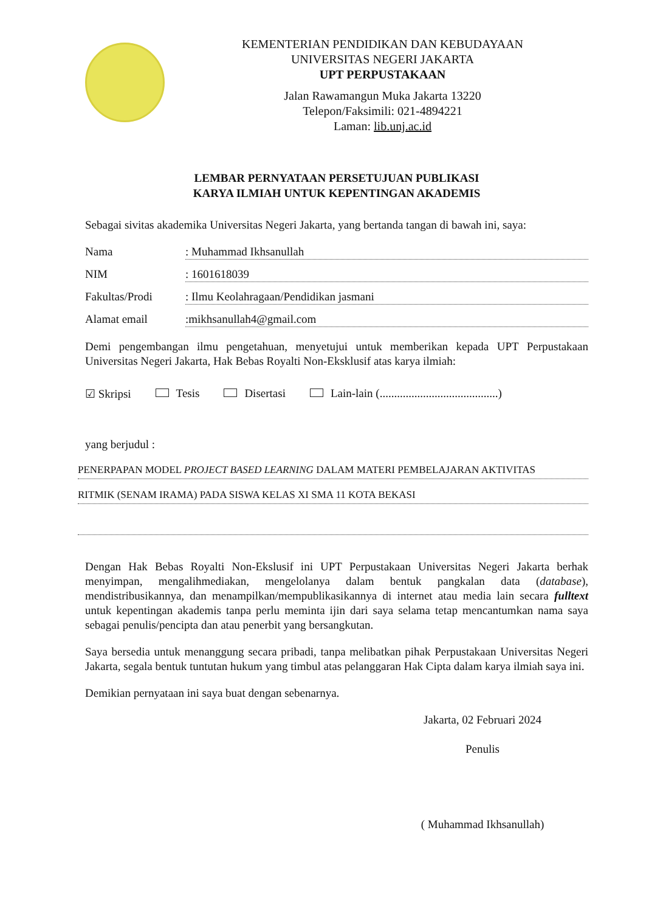KEMENTERIAN PENDIDIKAN DAN KEBUDAYAAN
UNIVERSITAS NEGERI JAKARTA
UPT PERPUSTAKAAN
Jalan Rawamangun Muka Jakarta 13220
Telepon/Faksimili: 021-4894221
Laman: lib.unj.ac.id
LEMBAR PERNYATAAN PERSETUJUAN PUBLIKASI
KARYA ILMIAH UNTUK KEPENTINGAN AKADEMIS
Sebagai sivitas akademika Universitas Negeri Jakarta, yang bertanda tangan di bawah ini, saya:
Nama: Muhammad Ikhsanullah
NIM: 1601618039
Fakultas/Prodi: Ilmu Keolahragaan/Pendidikan jasmani
Alamat email:mikhsanullah4@gmail.com
Demi pengembangan ilmu pengetahuan, menyetujui untuk memberikan kepada UPT Perpustakaan Universitas Negeri Jakarta, Hak Bebas Royalti Non-Eksklusif atas karya ilmiah:
☑ Skripsi Tesis Disertasi Lain-lain (.........................................)
yang berjudul :
PENERPAPAN MODEL PROJECT BASED LEARNING DALAM MATERI PEMBELAJARAN AKTIVITAS
RITMIK (SENAM IRAMA) PADA SISWA KELAS XI SMA 11 KOTA BEKASI
Dengan Hak Bebas Royalti Non-Ekslusif ini UPT Perpustakaan Universitas Negeri Jakarta berhak menyimpan, mengalihmediakan, mengelolanya dalam bentuk pangkalan data (database), mendistribusikannya, dan menampilkan/mempublikasikannya di internet atau media lain secara fulltext untuk kepentingan akademis tanpa perlu meminta ijin dari saya selama tetap mencantumkan nama saya sebagai penulis/pencipta dan atau penerbit yang bersangkutan.
Saya bersedia untuk menanggung secara pribadi, tanpa melibatkan pihak Perpustakaan Universitas Negeri Jakarta, segala bentuk tuntutan hukum yang timbul atas pelanggaran Hak Cipta dalam karya ilmiah saya ini.
Demikian pernyataan ini saya buat dengan sebenarnya.
Jakarta, 02 Februari 2024
Penulis
( Muhammad Ikhsanullah)